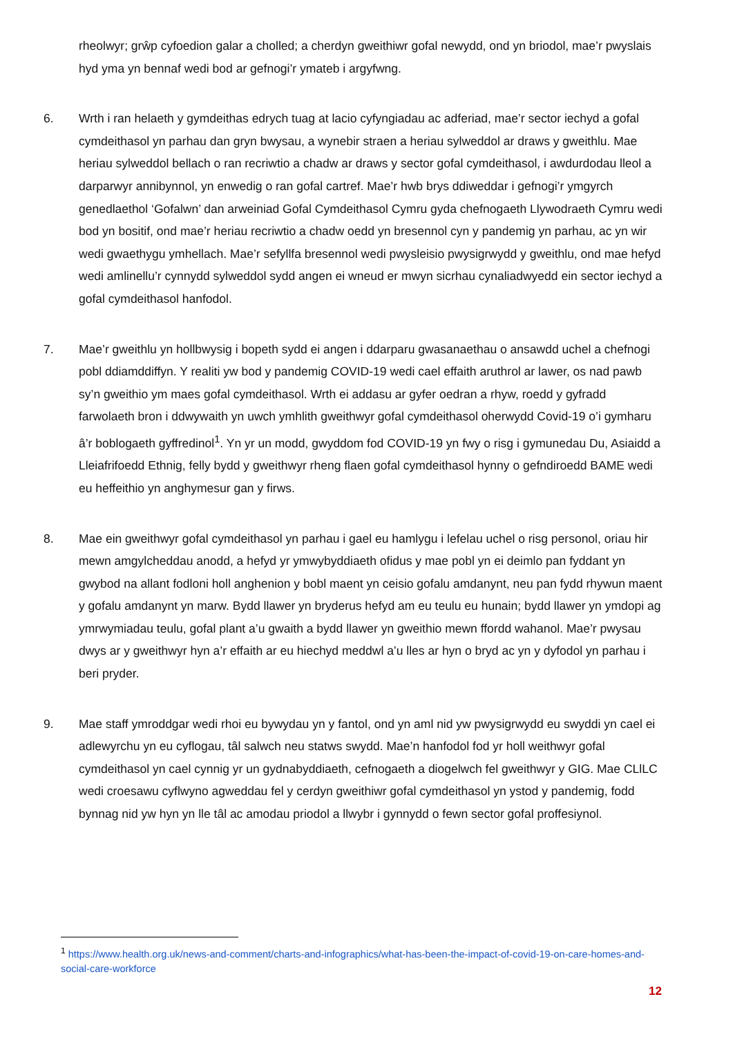rheolwyr; grŵp cyfoedion galar a cholled; a cherdyn gweithiwr gofal newydd, ond yn briodol, mae’r pwyslais hyd yma yn bennaf wedi bod ar gefnogi’r ymateb i argyfwng.
6. Wrth i ran helaeth y gymdeithas edrych tuag at lacio cyfyngiadau ac adferiad, mae’r sector iechyd a gofal cymdeithasol yn parhau dan gryn bwysau, a wynebir straen a heriau sylweddol ar draws y gweithlu. Mae heriau sylweddol bellach o ran recriwtio a chadw ar draws y sector gofal cymdeithasol, i awdurdodau lleol a darparwyr annibynnol, yn enwedig o ran gofal cartref. Mae’r hwb brys ddiweddar i gefnogi’r ymgyrch genedlaethol ‘Gofalwn’ dan arweiniad Gofal Cymdeithasol Cymru gyda chefnogaeth Llywodraeth Cymru wedi bod yn bositif, ond mae’r heriau recriwtio a chadw oedd yn bresennol cyn y pandemig yn parhau, ac yn wir wedi gwaethygu ymhellach. Mae’r sefyllfa bresennol wedi pwysleisio pwysigrwydd y gweithlu, ond mae hefyd wedi amlinellu’r cynnydd sylweddol sydd angen ei wneud er mwyn sicrhau cynaliadwyedd ein sector iechyd a gofal cymdeithasol hanfodol.
7. Mae’r gweithlu yn hollbwysig i bopeth sydd ei angen i ddarparu gwasanaethau o ansawdd uchel a chefnogi pobl ddiamddiffyn. Y realiti yw bod y pandemig COVID-19 wedi cael effaith aruthrol ar lawer, os nad pawb sy’n gweithio ym maes gofal cymdeithasol. Wrth ei addasu ar gyfer oedran a rhyw, roedd y gyfradd farwolaeth bron i ddwywaith yn uwch ymhlith gweithwyr gofal cymdeithasol oherwydd Covid-19 o’i gymharu â’r boblogaeth gyffredinol<sup>1</sup>. Yn yr un modd, gwyddom fod COVID-19 yn fwy o risg i gymunedau Du, Asiaidd a Lleiafrifoedd Ethnig, felly bydd y gweithwyr rheng flaen gofal cymdeithasol hynny o gefndiroedd BAME wedi eu heffeithio yn anghymesur gan y firws.
8. Mae ein gweithwyr gofal cymdeithasol yn parhau i gael eu hamlygu i lefelau uchel o risg personol, oriau hir mewn amgylcheddau anodd, a hefyd yr ymwybyddiaeth ofidus y mae pobl yn ei deimlo pan fyddant yn gwybod na allant fodloni holl anghenion y bobl maent yn ceisio gofalu amdanynt, neu pan fydd rhywun maent y gofalu amdanynt yn marw. Bydd llawer yn bryderus hefyd am eu teulu eu hunain; bydd llawer yn ymdopi ag ymrwymiadau teulu, gofal plant a’u gwaith a bydd llawer yn gweithio mewn ffordd wahanol. Mae’r pwysau dwys ar y gweithwyr hyn a’r effaith ar eu hiechyd meddwl a’u lles ar hyn o bryd ac yn y dyfodol yn parhau i beri pryder.
9. Mae staff ymroddgar wedi rhoi eu bywydau yn y fantol, ond yn aml nid yw pwysigrwydd eu swyddi yn cael ei adlewyrchu yn eu cyflogau, tâl salwch neu statws swydd. Mae’n hanfodol fod yr holl weithwyr gofal cymdeithasol yn cael cynnig yr un gydnabyddiaeth, cefnogaeth a diogelwch fel gweithwyr y GIG. Mae CLlLC wedi croesawu cyflwyno agweddau fel y cerdyn gweithiwr gofal cymdeithasol yn ystod y pandemig, fodd bynnag nid yw hyn yn lle tâl ac amodau priodol a llwybr i gynnydd o fewn sector gofal proffesiynol.
<sup>1</sup> https://www.health.org.uk/news-and-comment/charts-and-infographics/what-has-been-the-impact-of-covid-19-on-care-homes-and-social-care-workforce
12